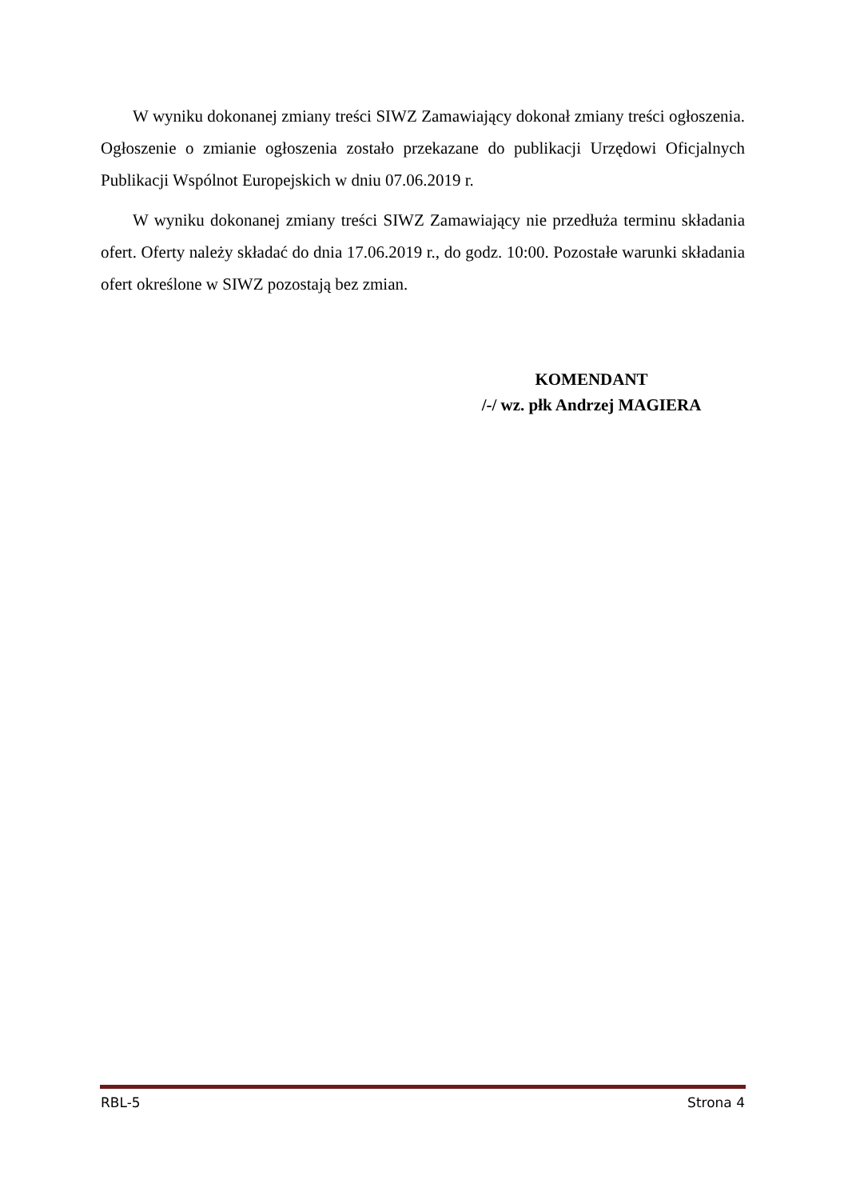W wyniku dokonanej zmiany treści SIWZ Zamawiający dokonał zmiany treści ogłoszenia. Ogłoszenie o zmianie ogłoszenia zostało przekazane do publikacji Urzędowi Oficjalnych Publikacji Wspólnot Europejskich w dniu 07.06.2019 r.
W wyniku dokonanej zmiany treści SIWZ Zamawiający nie przedłuża terminu składania ofert. Oferty należy składać do dnia 17.06.2019 r., do godz. 10:00. Pozostałe warunki składania ofert określone w SIWZ pozostają bez zmian.
KOMENDANT
/-/ wz. płk Andrzej MAGIERA
RBL-5 Strona 4